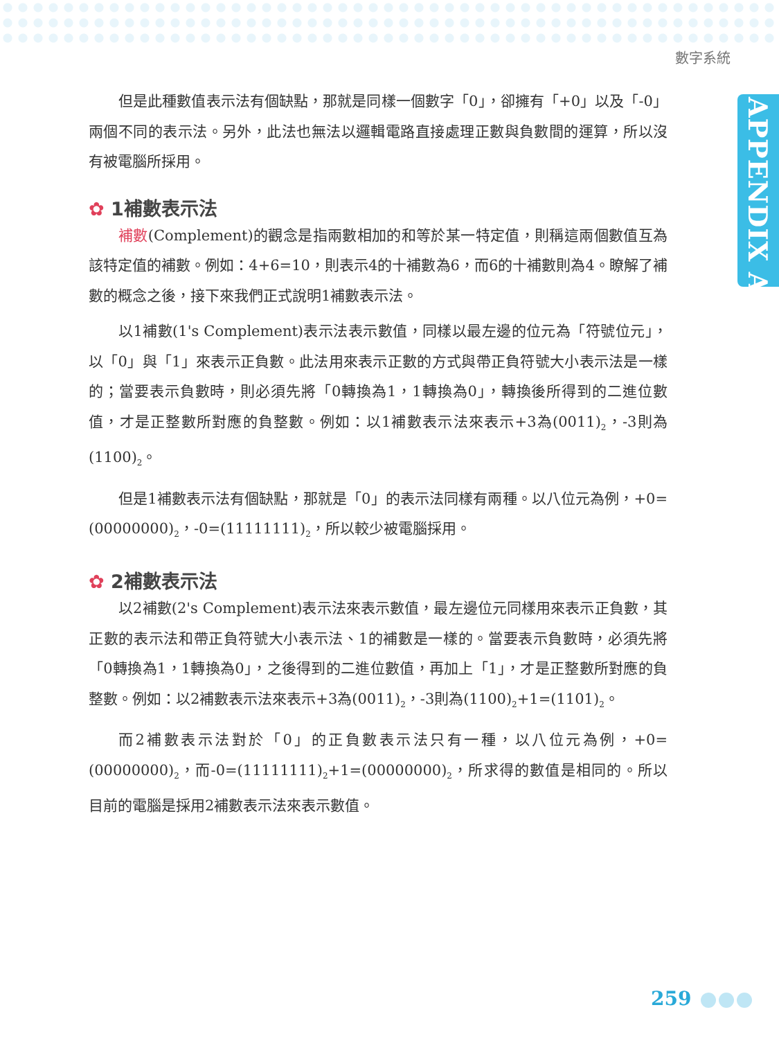數字系統
APPENDIX A
但是此種數值表示法有個缺點，那就是同樣一個數字「0」，卻擁有「+0」以及「-0」兩個不同的表示法。另外，此法也無法以邏輯電路直接處理正數與負數間的運算，所以沒有被電腦所採用。
✿ 1補數表示法
補數(Complement)的觀念是指兩數相加的和等於某一特定值，則稱這兩個數值互為該特定值的補數。例如：4+6=10，則表示4的十補數為6，而6的十補數則為4。瞭解了補數的概念之後，接下來我們正式說明1補數表示法。
以1補數(1's Complement)表示法表示數值，同樣以最左邊的位元為「符號位元」，以「0」與「1」來表示正負數。此法用來表示正數的方式與帶正負符號大小表示法是一樣的；當要表示負數時，則必須先將「0轉換為1，1轉換為0」，轉換後所得到的二進位數值，才是正整數所對應的負整數。例如：以1補數表示法來表示+3為(0011)<sub>2</sub>，-3則為(1100)<sub>2</sub>。
但是1補數表示法有個缺點，那就是「0」的表示法同樣有兩種。以八位元為例，+0=(00000000)<sub>2</sub>，-0=(11111111)<sub>2</sub>，所以較少被電腦採用。
✿ 2補數表示法
以2補數(2's Complement)表示法來表示數值，最左邊位元同樣用來表示正負數，其正數的表示法和帶正負符號大小表示法、1的補數是一樣的。當要表示負數時，必須先將「0轉換為1，1轉換為0」，之後得到的二進位數值，再加上「1」，才是正整數所對應的負整數。例如：以2補數表示法來表示+3為(0011)<sub>2</sub>，-3則為(1100)<sub>2</sub>+1=(1101)<sub>2</sub>。
而2補數表示法對於「0」的正負數表示法只有一種，以八位元為例，+0=(00000000)<sub>2</sub>，而-0=(11111111)<sub>2</sub>+1=(00000000)<sub>2</sub>，所求得的數值是相同的。所以目前的電腦是採用2補數表示法來表示數值。
259